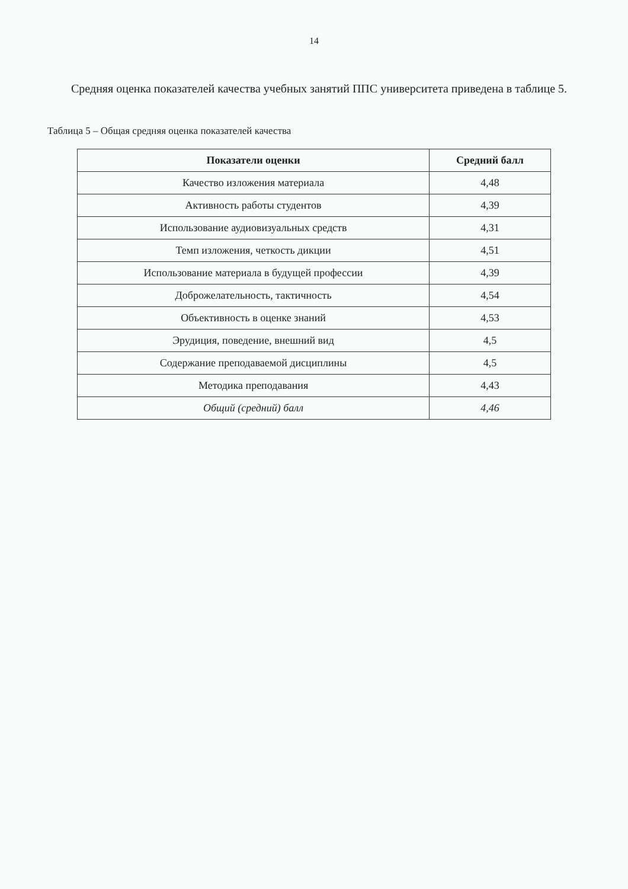14
Средняя оценка показателей качества учебных занятий ППС университета приведена в таблице 5.
Таблица 5 – Общая средняя оценка показателей качества
| Показатели оценки | Средний балл |
| --- | --- |
| Качество изложения материала | 4,48 |
| Активность работы студентов | 4,39 |
| Использование аудиовизуальных средств | 4,31 |
| Темп изложения, четкость дикции | 4,51 |
| Использование материала в будущей профессии | 4,39 |
| Доброжелательность, тактичность | 4,54 |
| Объективность в оценке знаний | 4,53 |
| Эрудиция, поведение, внешний вид | 4,5 |
| Содержание преподаваемой дисциплины | 4,5 |
| Методика преподавания | 4,43 |
| Общий (средний) балл | 4,46 |